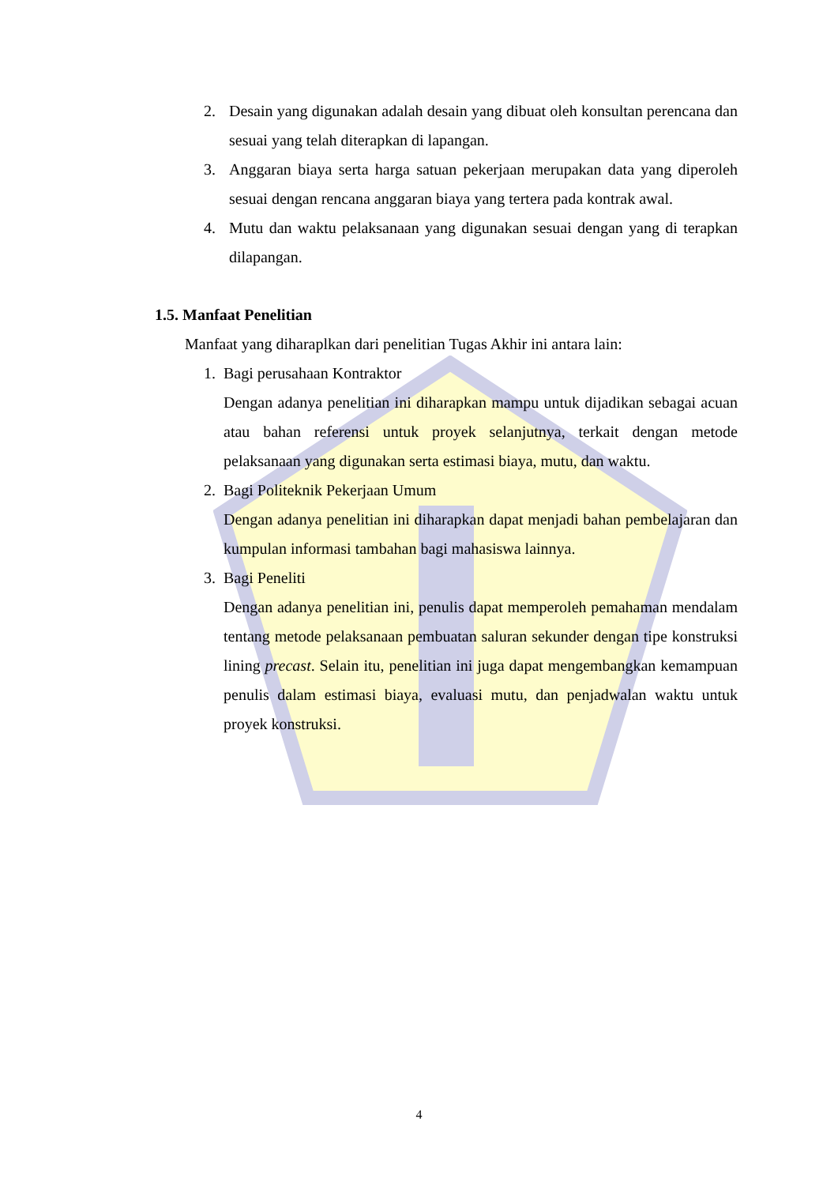2. Desain yang digunakan adalah desain yang dibuat oleh konsultan perencana dan sesuai yang telah diterapkan di lapangan.
3. Anggaran biaya serta harga satuan pekerjaan merupakan data yang diperoleh sesuai dengan rencana anggaran biaya yang tertera pada kontrak awal.
4. Mutu dan waktu pelaksanaan yang digunakan sesuai dengan yang di terapkan dilapangan.
1.5. Manfaat Penelitian
Manfaat yang diharaplkan dari penelitian Tugas Akhir ini antara lain:
1. Bagi perusahaan Kontraktor
Dengan adanya penelitian ini diharapkan mampu untuk dijadikan sebagai acuan atau bahan referensi untuk proyek selanjutnya, terkait dengan metode pelaksanaan yang digunakan serta estimasi biaya, mutu, dan waktu.
2. Bagi Politeknik Pekerjaan Umum
Dengan adanya penelitian ini diharapkan dapat menjadi bahan pembelajaran dan kumpulan informasi tambahan bagi mahasiswa lainnya.
3. Bagi Peneliti
Dengan adanya penelitian ini, penulis dapat memperoleh pemahaman mendalam tentang metode pelaksanaan pembuatan saluran sekunder dengan tipe konstruksi lining precast. Selain itu, penelitian ini juga dapat mengembangkan kemampuan penulis dalam estimasi biaya, evaluasi mutu, dan penjadwalan waktu untuk proyek konstruksi.
4